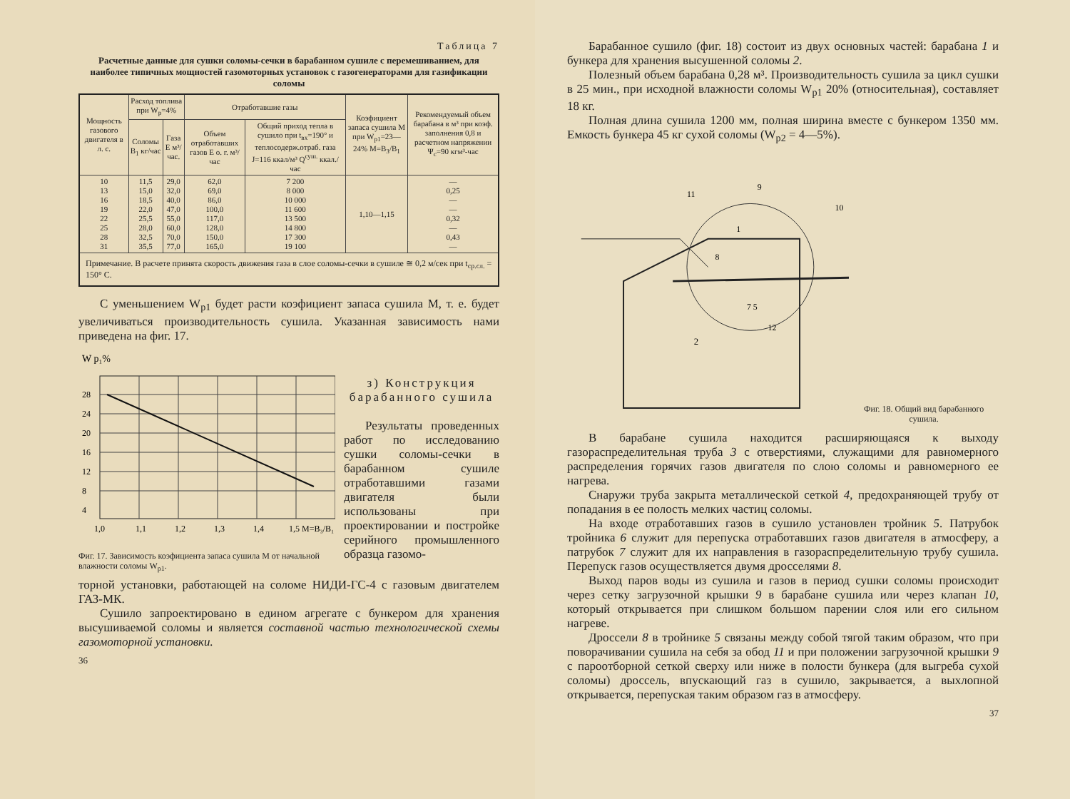Таблица 7
Расчетные данные для сушки соломы-сечки в барабанном сушиле с перемешиванием, для наиболее типичных мощностей газомоторных установок с газогенераторами для газификации соломы
| Мощность газового двигателя в л. с. | Расход топлива при W<sub>p</sub>=4% | | Отработавшие газы | | Коэфициент запаса сушила M при W<sub>p1</sub>=23—24% M=B<sub>3</sub>/B<sub>1</sub> | Рекомендуемый объем барабана в м³ при коэф. заполнения 0,8 и расчетном напряжении Ψ<sub>c</sub>=90 кгм³-час |
| --- | --- | --- | --- | --- | --- | --- |
| | Соломы B<sub>1</sub> кг/час | Газа E м³/час. | Объем отработавших газов E о. г. м³/час | Общий приход тепла в сушило при t<sub>вх</sub>=190° и теплосодерж.отраб. газа J=116 ккал/м³ Q<sup>суш.</sup> ккал./час | | |
| 10 13 16 19 22 25 28 31 | 11,5 15,0 18,5 22,0 25,5 28,0 32,5 35,5 | 29,0 32,0 40,0 47,0 55,0 60,0 70,0 77,0 | 62,0 69,0 86,0 100,0 117,0 128,0 150,0 165,0 | 7 200 8 000 10 000 11 600 13 500 14 800 17 300 19 100 | 1,10—1,15 | — 0,25 — — 0,32 — 0,43 — |
| Примечание. В расчете принята скорость движения газа в слое соломы-сечки в сушиле ≅ 0,2 м/сек при t<sub>ср.сл.</sub> = 150° C. | | | | | | |
С уменьшением W<sub>p1</sub> будет расти коэфициент запаса сушила M, т. е. будет увеличиваться производительность сушила. Указанная зависимость нами приведена на фиг. 17.
W p₁%
28
24
20
16
12
8
4
1,0
1,1
1,2
1,3
1,4
1,5 M=B₃/B₁
Фиг. 17. Зависимость коэфициента запаса сушила M от начальной влажности соломы W<sub>p1</sub>.
з) Конструкция барабанного сушила
Результаты проведенных работ по исследованию сушки соломы-сечки в барабанном сушиле отработавшими газами двигателя были использованы при проектировании и постройке серийного промышленного образца газомо-
торной установки, работающей на соломе НИДИ-ГС-4 с газовым двигателем ГАЗ-МК.
Сушило запроектировано в едином агрегате с бункером для хранения высушиваемой соломы и является составной частью технологической схемы газомоторной установки.
36
Барабанное сушило (фиг. 18) состоит из двух основных частей: барабана 1 и бункера для хранения высушенной соломы 2.
Полезный объем барабана 0,28 м³. Производительность сушила за цикл сушки в 25 мин., при исходной влажности соломы W<sub>p1</sub> 20% (относительная), составляет 18 кг.
Полная длина сушила 1200 мм, полная ширина вместе с бункером 1350 мм. Емкость бункера 45 кг сухой соломы (W<sub>p2</sub> = 4—5%).
2
1
10
12
7 5
8
9
11
Фиг. 18. Общий вид барабанного сушила.
В барабане сушила находится расширяющаяся к выходу газораспределительная труба 3 с отверстиями, служащими для равномерного распределения горячих газов двигателя по слою соломы и равномерного ее нагрева.
Снаружи труба закрыта металлической сеткой 4, предохраняющей трубу от попадания в ее полость мелких частиц соломы.
На входе отработавших газов в сушило установлен тройник 5. Патрубок тройника 6 служит для перепуска отработавших газов двигателя в атмосферу, а патрубок 7 служит для их направления в газораспределительную трубу сушила. Перепуск газов осуществляется двумя дросселями 8.
Выход паров воды из сушила и газов в период сушки соломы происходит через сетку загрузочной крышки 9 в барабане сушила или через клапан 10, который открывается при слишком большом парении слоя или его сильном нагреве.
Дроссели 8 в тройнике 5 связаны между собой тягой таким образом, что при поворачивании сушила на себя за обод 11 и при положении загрузочной крышки 9 с пароотборной сеткой сверху или ниже в полости бункера (для выгреба сухой соломы) дроссель, впускающий газ в сушило, закрывается, а выхлопной открывается, перепуская таким образом газ в атмосферу.
37